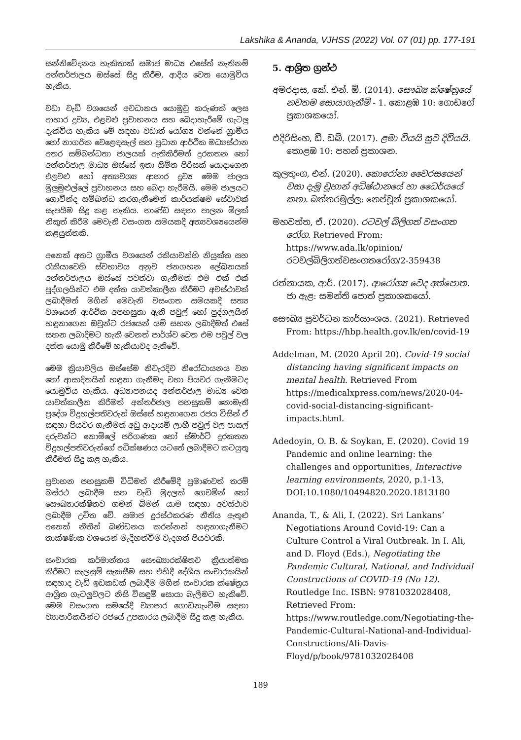Lakshika & Ananda, VJHSS (2022) Vol. 07 (01) pp. 177-191
සන්නිවේදනය හැකිතාක් සමාජ මාධ්‍ය එසේත් නැතිනම් අන්තර්ජාලය ඔස්සේ සිදු කිරීම, ආදිය වෙත යොමුවිය හැකිය.
වඩා වැඩි වශයෙන් අවධානය යොමුවූ කරුණක් ලෙස ආහාර ද්‍රව්‍ය, එළවළු ප්‍රවාහනය සහ බෙදාහැරීමේ ගැටලු දැක්විය හැකිය මේ සඳහා වඩාත් යෝග්‍ය වන්නේ ග්‍රාමීය හෝ නාගරික වෙළෙඳසැල් සහ ප්‍රධාන ආර්ථික මධ්‍යස්ථාන අතර සම්බන්ධතා ජාලයක් ඇතිකිරීමත් දුරකතන හෝ අන්තර්ජාල මාධ්‍ය ඔස්සේ ඉතා සීමිත පිරිසක් යොදාගෙන එළවළු හෝ අත්‍යවශ්‍ය ආහාර ද්‍රව්‍ය මෙම ජාලය මුලුමුළුල්ලේ ප්‍රවාහනය සහ බෙදා හැරීමයි. මෙම ජාලයට ගොවීන්ද සම්බන්ධ කරගැනීමෙන් කාර්යක්ෂම සේවාවක් සැපයීම සිදු කළ හැකිය. භාණ්ඩ සඳහා පාලන මිලක් නිකුත් කිරීම මෙවැනි වසංගත සමයකදී අත්‍යවශ්‍යයෙන්ම කළයුත්තකි.
අනෙක් අතට ග්‍රාමීය වශයෙන් රකියාවන්හි නියුක්ත සහ රැකියාවෙහි ස්වභාවය අනුව ජනගහන ලේඛනයක් අන්තර්ජාලය ඔස්සේ පවත්වා ගැනීමත් එම එක් එක් පුද්ගලයින්ට එම දත්ත යාවත්කාලීන කිරීමට අවස්ථාවක් ලබාදීමත් මගින් මෙවැනි වසංගත සමයකදී සත්‍ය වශයෙන් ආර්ථික අපහසුතා ඇති පවුල් හෝ පුද්ගලයින් හඳුනාගෙන ඔවුන්ට රජයෙන් යම් සහන ලබාදීමත් එසේ සහන ලබාදීමට හැකි වෙනත් පාර්ශ්ව වෙත එම පවුල් වල දත්ත යොමු කිරීමේ හැකියාවද ඇතිවේ.
මෙම ක්‍රියාවලිය ඔස්සේම නිවැරදිව නිරෝධායනය වන හෝ ආසාදිතයින් හඳුනා ගැනීමද වහා පියවර ගැනීමටද යොමුවිය හැකිය. අධ්‍යාපනයද අන්තර්ජාල මාධ්‍ය වෙත යාවත්කාලීන කිරීමත් අන්තර්ජාල පහසුකම් නොමැති ප්‍රදේශ විදුහල්පතිවරුන් ඔස්සේ හඳුනාගෙන රජය විසින් ඒ සඳහා පියවර ගැනීමත් අඩු ආදායම් ලාභී පවුල් වල පාසල් දරුවන්ට නොමිලේ පරිගණක හෝ ස්මාර්ට් දුරකතන විදුහල්පතිවරුන්ගේ අධීක්ෂණය යටතේ ලබාදීමට කටයුතු කිරීමත් සිදු කළ හැකිය.
ප්‍රවාහන පහසුකම් විධිමත් කිරීමේදී ප්‍රමාණවත් තරම් බස්රථ ලබාදීම සහ වැඩි මුදලක් ගෙවමින් හෝ සෞඛ්‍යාරක්ෂිතව ගමන් බිමන් යාම සඳහා අවස්ථාව ලබාදීම උචිත වේ. සමාජ දුරස්ථකරණ නීතිය ඇතුළු අනෙක් නීතීන් බණ්ඩනය කරන්නන් හඳුනාගැනීමට තාක්ෂණික වශයෙන් මැදිහත්වීම වැදගත් පියවරකි.
සංචාරක කර්මාන්තය සෞඛ්‍යාරක්ෂිතව ක්‍රියාත්මක කිරීමට සැලසුම් සැකසීම සහ එහිදී දේශීය සංචාරකයින් සඳහාද වැඩි ඉඩකඩක් ලබාදීම මගින් සංචාරක ක්ෂේත්‍රය ආශ්‍රිත ගැටලුවලට නිසි විසඳුම් සොයා බැලීමට හැකිවේ. මෙම වසංගත සමයේදී ව්‍යාපාර ගොඩනැංවීම සඳහා ව්‍යාපාරිකයින්ට රජයේ උපකාරය ලබාදීම සිදු කළ හැකිය.
5. ආශ්‍රිත ග්‍රන්ථ
අමරදාස, කේ. එන්. ඕ. (2014). සෞඛ්‍ය ක්ෂේත්‍රයේ නවතම සොයාගැනීම් - 1. කොළඹ 10: ගොඩගේ ප්‍රකාශකයෝ.
එදිරිසිංහ, ඩී. ඩබ්. (2017). ළමා වියයි සුව දිවියයි. කොළඹ 10: පහන් ප්‍රකාශන.
කුලතුංග, එන්. (2020). කොරෝනා වෛරසයෙන් වසා දැමූ චූහාන් අධිෂ්ඨානයේ හා ධෛර්යයේ කතා. බත්තරමුල්ල: නෙප්චූන් ප්‍රකාශකයෝ.
මහවත්ත, ඒ. (2020). රටවල් බිලිගත් වසංගත රෝග. Retrieved From: https://www.ada.lk/opinion/රටවල්බිලිගත්වසංගතරෝග/2-359438
රත්නායක, ආර්. (2017). ආරෝග්‍ය වෙද අත්පොත. ජා ඇළ: සමන්ති පොත් ප්‍රකාශකයෝ.
සෞඛ්‍ය ප්‍රවර්ධන කාර්යාංශය. (2021). Retrieved From: https://hbp.health.gov.lk/en/covid-19
Addelman, M. (2020 April 20). Covid-19 social distancing having significant impacts on mental health. Retrieved From https://medicalxpress.com/news/2020-04-covid-social-distancing-significant-impacts.html.
Adedoyin, O. B. & Soykan, E. (2020). Covid 19 Pandemic and online learning: the challenges and opportunities, Interactive learning environments, 2020, p.1-13, DOI:10.1080/10494820.2020.1813180
Ananda, T., & Ali, I. (2022). Sri Lankans’ Negotiations Around Covid-19: Can a Culture Control a Viral Outbreak. In I. Ali, and D. Floyd (Eds.), Negotiating the Pandemic Cultural, National, and Individual Constructions of COVID-19 (No 12). Routledge Inc. ISBN: 9781032028408, Retrieved From: https://www.routledge.com/Negotiating-the-Pandemic-Cultural-National-and-Individual-Constructions/Ali-Davis-Floyd/p/book/9781032028408
189